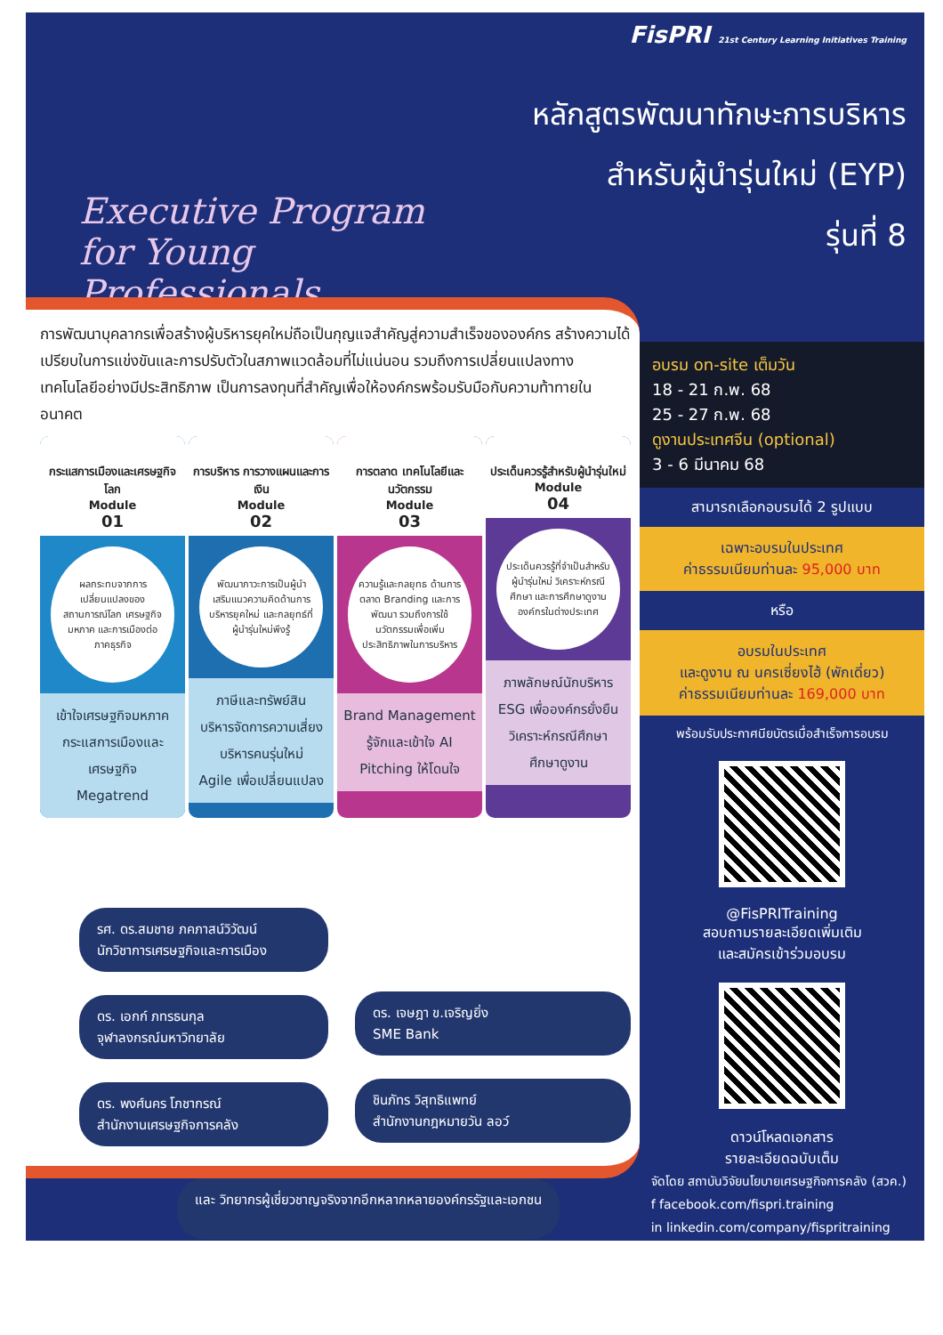Executive Program
for Young Professionals
FisPRI 21st Century Learning Initiatives Training
หลักสูตรพัฒนาทักษะการบริหาร
สำหรับผู้นำรุ่นใหม่ (EYP)
รุ่นที่ 8
การพัฒนาบุคลากรเพื่อสร้างผู้บริหารยุคใหม่ถือเป็นกุญแจสำคัญสู่ความสำเร็จขององค์กร สร้างความได้เปรียบในการแข่งขันและการปรับตัวในสภาพแวดล้อมที่ไม่แน่นอน รวมถึงการเปลี่ยนแปลงทางเทคโนโลยีอย่างมีประสิทธิภาพ เป็นการลงทุนที่สำคัญเพื่อให้องค์กรพร้อมรับมือกับความท้าทายในอนาคต
กระแสการเมืองและเศรษฐกิจโลก
Module
01
ผลกระทบจากการเปลี่ยนแปลงของสถานการณ์โลก เศรษฐกิจมหภาค และการเมืองต่อภาคธุรกิจ
เข้าใจเศรษฐกิจมหภาค
กระแสการเมืองและเศรษฐกิจ
Megatrend
การบริหาร การวางแผนและการเงิน
Module
02
พัฒนาภาวะการเป็นผู้นำ เสริมแนวความคิดด้านการบริหารยุคใหม่ และกลยุทธ์ที่ผู้นำรุ่นใหม่พึงรู้
ภาษีและทรัพย์สิน
บริหารจัดการความเสี่ยง
บริหารคนรุ่นใหม่
Agile เพื่อเปลี่ยนแปลง
การตลาด เทคโนโลยีและนวัตกรรม
Module
03
ความรู้และกลยุทธ ด้านการตลาด Branding และการพัฒนา รวมถึงการใช้นวัตกรรมเพื่อเพิ่มประสิทธิภาพในการบริหาร
Brand Management
รู้จักและเข้าใจ AI
Pitching ให้โดนใจ
ประเด็นควรรู้สำหรับผู้นำรุ่นใหม่
Module
04
ประเด็นควรรู้ที่จำเป็นสำหรับผู้นำรุ่นใหม่ วิเคราะห์กรณีศึกษา และการศึกษาดูงานองค์กรในต่างประเทศ
ภาพลักษณ์นักบริหาร
ESG เพื่อองค์กรยั่งยืน
วิเคราะห์กรณีศึกษา
ศึกษาดูงาน
อบรม on-site เต็มวัน
18 - 21 ก.พ. 68
25 - 27 ก.พ. 68
ดูงานประเทศจีน (optional)
3 - 6 มีนาคม 68
สามารถเลือกอบรมได้ 2 รูปแบบ
เฉพาะอบรมในประเทศ
ค่าธรรมเนียมท่านละ 95,000 บาท
หรือ
อบรมในประเทศ
และดูงาน ณ นครเซี่ยงไฮ้ (พักเดี่ยว)
ค่าธรรมเนียมท่านละ 169,000 บาท
พร้อมรับประกาศนียบัตรเมื่อสำเร็จการอบรม
@FisPRITraining
สอบถามรายละเอียดเพิ่มเติม
และสมัครเข้าร่วมอบรม
ดาวน์โหลดเอกสาร
รายละเอียดฉบับเต็ม
รศ. ดร.สมชาย ภคภาสน์วิวัฒน์
นักวิชาการเศรษฐกิจและการเมือง
ดร. เอกก์ ภทรธนกุล
จุฬาลงกรณ์มหาวิทยาลัย
ดร. พงศ์นคร โภชากรณ์
สำนักงานเศรษฐกิจการคลัง
ดร. เจษฎา ข.เจริญยิ่ง
SME Bank
ชินภัทร วิสุทธิแพทย์
สำนักงานกฎหมายวัน ลอว์
และ วิทยากรผู้เชี่ยวชาญจริงจากอีกหลากหลายองค์กรรัฐและเอกชน
จัดโดย สถาบันวิจัยนโยบายเศรษฐกิจการคลัง (สวค.)
f facebook.com/fispri.training
in linkedin.com/company/fispritraining